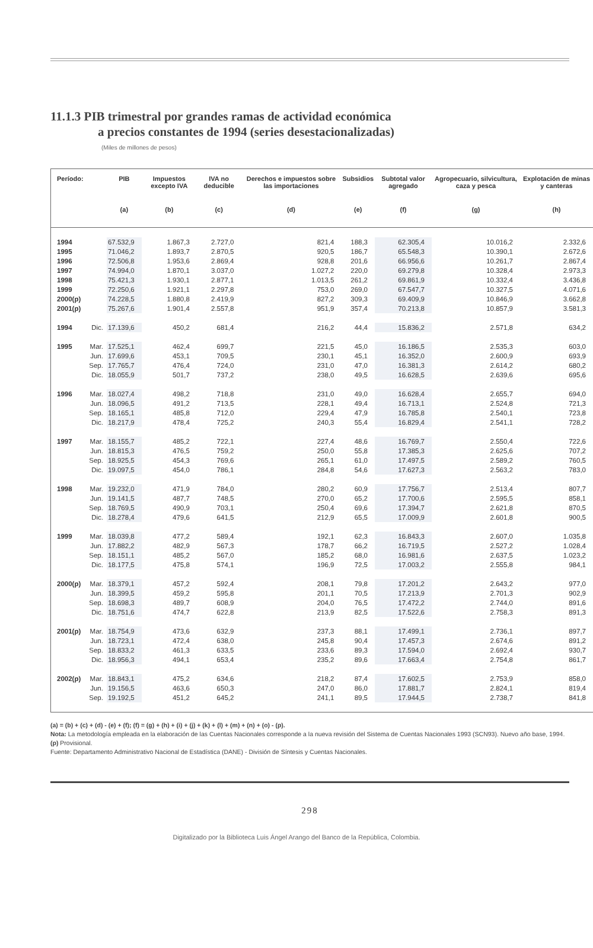11.1.3 PIB trimestral por grandes ramas de actividad económica
a precios constantes de 1994 (series desestacionalizadas)
(Miles de millones de pesos)
| Período: | | PIB | Impuestos excepto IVA | IVA no deducible | Derechos e impuestos sobre las importaciones | Subsidios | Subtotal valor agregado | Agropecuario, silvicultura, caza y pesca | Explotación de minas y canteras |
| --- | --- | --- | --- | --- | --- | --- | --- | --- | --- |
| | | (a) | (b) | (c) | (d) | (e) | (f) | (g) | (h) |
| 1994 | | 67.532,9 | 1.867,3 | 2.727,0 | 821,4 | 188,3 | 62.305,4 | 10.016,2 | 2.332,6 |
| 1995 | | 71.046,2 | 1.893,7 | 2.870,5 | 920,5 | 186,7 | 65.548,3 | 10.390,1 | 2.672,6 |
| 1996 | | 72.506,8 | 1.953,6 | 2.869,4 | 928,8 | 201,6 | 66.956,6 | 10.261,7 | 2.867,4 |
| 1997 | | 74.994,0 | 1.870,1 | 3.037,0 | 1.027,2 | 220,0 | 69.279,8 | 10.328,4 | 2.973,3 |
| 1998 | | 75.421,3 | 1.930,1 | 2.877,1 | 1.013,5 | 261,2 | 69.861,9 | 10.332,4 | 3.436,8 |
| 1999 | | 72.250,6 | 1.921,1 | 2.297,8 | 753,0 | 269,0 | 67.547,7 | 10.327,5 | 4.071,6 |
| 2000(p) | | 74.228,5 | 1.880,8 | 2.419,9 | 827,2 | 309,3 | 69.409,9 | 10.846,9 | 3.662,8 |
| 2001(p) | | 75.267,6 | 1.901,4 | 2.557,8 | 951,9 | 357,4 | 70.213,8 | 10.857,9 | 3.581,3 |
| 1994 | Dic. | 17.139,6 | 450,2 | 681,4 | 216,2 | 44,4 | 15.836,2 | 2.571,8 | 634,2 |
| 1995 | Mar. | 17.525,1 | 462,4 | 699,7 | 221,5 | 45,0 | 16.186,5 | 2.535,3 | 603,0 |
| | Jun. | 17.699,6 | 453,1 | 709,5 | 230,1 | 45,1 | 16.352,0 | 2.600,9 | 693,9 |
| | Sep. | 17.765,7 | 476,4 | 724,0 | 231,0 | 47,0 | 16.381,3 | 2.614,2 | 680,2 |
| | Dic. | 18.055,9 | 501,7 | 737,2 | 238,0 | 49,5 | 16.628,5 | 2.639,6 | 695,6 |
| 1996 | Mar. | 18.027,4 | 498,2 | 718,8 | 231,0 | 49,0 | 16.628,4 | 2.655,7 | 694,0 |
| | Jun. | 18.096,5 | 491,2 | 713,5 | 228,1 | 49,4 | 16.713,1 | 2.524,8 | 721,3 |
| | Sep. | 18.165,1 | 485,8 | 712,0 | 229,4 | 47,9 | 16.785,8 | 2.540,1 | 723,8 |
| | Dic. | 18.217,9 | 478,4 | 725,2 | 240,3 | 55,4 | 16.829,4 | 2.541,1 | 728,2 |
| 1997 | Mar. | 18.155,7 | 485,2 | 722,1 | 227,4 | 48,6 | 16.769,7 | 2.550,4 | 722,6 |
| | Jun. | 18.815,3 | 476,5 | 759,2 | 250,0 | 55,8 | 17.385,3 | 2.625,6 | 707,2 |
| | Sep. | 18.925,5 | 454,3 | 769,6 | 265,1 | 61,0 | 17.497,5 | 2.589,2 | 760,5 |
| | Dic. | 19.097,5 | 454,0 | 786,1 | 284,8 | 54,6 | 17.627,3 | 2.563,2 | 783,0 |
| 1998 | Mar. | 19.232,0 | 471,9 | 784,0 | 280,2 | 60,9 | 17.756,7 | 2.513,4 | 807,7 |
| | Jun. | 19.141,5 | 487,7 | 748,5 | 270,0 | 65,2 | 17.700,6 | 2.595,5 | 858,1 |
| | Sep. | 18.769,5 | 490,9 | 703,1 | 250,4 | 69,6 | 17.394,7 | 2.621,8 | 870,5 |
| | Dic. | 18.278,4 | 479,6 | 641,5 | 212,9 | 65,5 | 17.009,9 | 2.601,8 | 900,5 |
| 1999 | Mar. | 18.039,8 | 477,2 | 589,4 | 192,1 | 62,3 | 16.843,3 | 2.607,0 | 1.035,8 |
| | Jun. | 17.882,2 | 482,9 | 567,3 | 178,7 | 66,2 | 16.719,5 | 2.527,2 | 1.028,4 |
| | Sep. | 18.151,1 | 485,2 | 567,0 | 185,2 | 68,0 | 16.981,6 | 2.637,5 | 1.023,2 |
| | Dic. | 18.177,5 | 475,8 | 574,1 | 196,9 | 72,5 | 17.003,2 | 2.555,8 | 984,1 |
| 2000(p) | Mar. | 18.379,1 | 457,2 | 592,4 | 208,1 | 79,8 | 17.201,2 | 2.643,2 | 977,0 |
| | Jun. | 18.399,5 | 459,2 | 595,8 | 201,1 | 70,5 | 17.213,9 | 2.701,3 | 902,9 |
| | Sep. | 18.698,3 | 489,7 | 608,9 | 204,0 | 76,5 | 17.472,2 | 2.744,0 | 891,6 |
| | Dic. | 18.751,6 | 474,7 | 622,8 | 213,9 | 82,5 | 17.522,6 | 2.758,3 | 891,3 |
| 2001(p) | Mar. | 18.754,9 | 473,6 | 632,9 | 237,3 | 88,1 | 17.499,1 | 2.736,1 | 897,7 |
| | Jun. | 18.723,1 | 472,4 | 638,0 | 245,8 | 90,4 | 17.457,3 | 2.674,6 | 891,2 |
| | Sep. | 18.833,2 | 461,3 | 633,5 | 233,6 | 89,3 | 17.594,0 | 2.692,4 | 930,7 |
| | Dic. | 18.956,3 | 494,1 | 653,4 | 235,2 | 89,6 | 17.663,4 | 2.754,8 | 861,7 |
| 2002(p) | Mar. | 18.843,1 | 475,2 | 634,6 | 218,2 | 87,4 | 17.602,5 | 2.753,9 | 858,0 |
| | Jun. | 19.156,5 | 463,6 | 650,3 | 247,0 | 86,0 | 17.881,7 | 2.824,1 | 819,4 |
| | Sep. | 19.192,5 | 451,2 | 645,2 | 241,1 | 89,5 | 17.944,5 | 2.738,7 | 841,8 |
(a) = (b) + (c) + (d) - (e) + (f); (f) = (g) + (h) + (i) + (j) + (k) + (l) + (m) + (n) + (o) - (p).
Nota: La metodología empleada en la elaboración de las Cuentas Nacionales corresponde a la nueva revisión del Sistema de Cuentas Nacionales 1993 (SCN93). Nuevo año base, 1994.
(p) Provisional.
Fuente: Departamento Administrativo Nacional de Estadística (DANE) - División de Síntesis y Cuentas Nacionales.
298
Digitalizado por la Biblioteca Luis Ángel Arango del Banco de la República, Colombia.